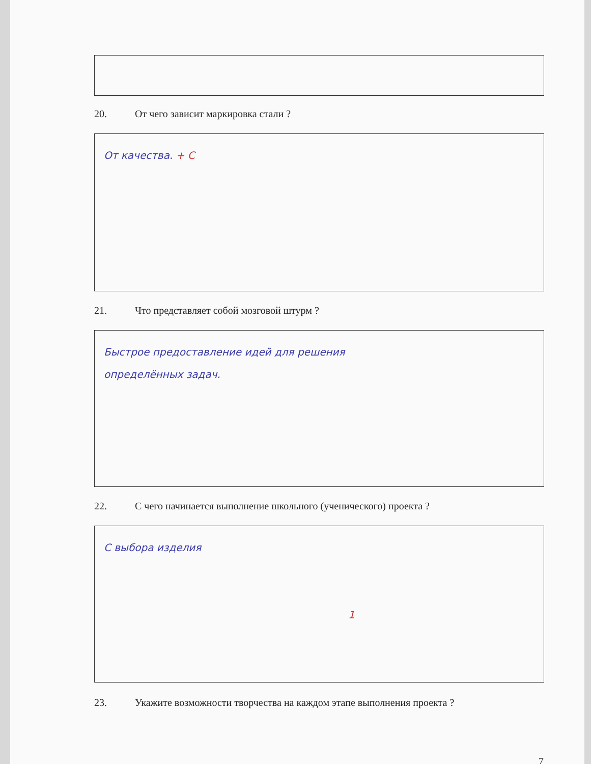20. От чего зависит маркировка стали ?
От качества. + С
21. Что представляет собой мозговой штурм ?
Быстрое предоставление идей для решения
определённых задач.
22. С чего начинается выполнение школьного (ученического) проекта ?
С выбора изделия
1
23. Укажите возможности творчества на каждом этапе выполнения проекта ?
7